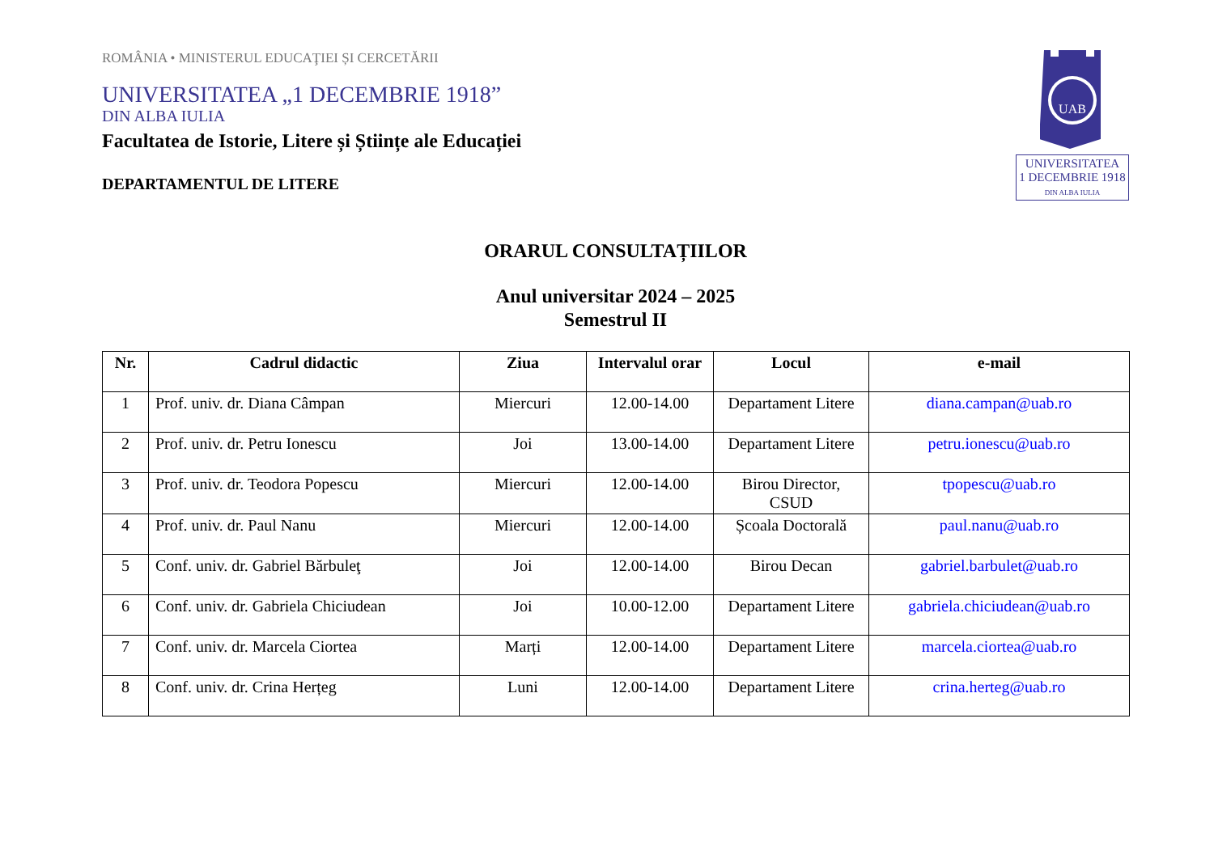UAB
UNIVERSITATEA
1 DECEMBRIE 1918
DIN ALBA IULIA
ROMÂNIA • MINISTERUL EDUCAŢIEI ȘI CERCETĂRII
UNIVERSITATEA „1 DECEMBRIE 1918”
DIN ALBA IULIA
Facultatea de Istorie, Litere și Științe ale Educației
DEPARTAMENTUL DE LITERE
ORARUL CONSULTAȚIILOR
Anul universitar 2024 – 2025
Semestrul II
| Nr. | Cadrul didactic | Ziua | Intervalul orar | Locul | e-mail |
| --- | --- | --- | --- | --- | --- |
| 1 | Prof. univ. dr. Diana Câmpan | Miercuri | 12.00-14.00 | Departament Litere | diana.campan@uab.ro |
| 2 | Prof. univ. dr. Petru Ionescu | Joi | 13.00-14.00 | Departament Litere | petru.ionescu@uab.ro |
| 3 | Prof. univ. dr. Teodora Popescu | Miercuri | 12.00-14.00 | Birou Director, CSUD | tpopescu@uab.ro |
| 4 | Prof. univ. dr. Paul Nanu | Miercuri | 12.00-14.00 | Școala Doctorală | paul.nanu@uab.ro |
| 5 | Conf. univ. dr. Gabriel Bărbuleţ | Joi | 12.00-14.00 | Birou Decan | gabriel.barbulet@uab.ro |
| 6 | Conf. univ. dr. Gabriela Chiciudean | Joi | 10.00-12.00 | Departament Litere | gabriela.chiciudean@uab.ro |
| 7 | Conf. univ. dr. Marcela Ciortea | Marți | 12.00-14.00 | Departament Litere | marcela.ciortea@uab.ro |
| 8 | Conf. univ. dr. Crina Herțeg | Luni | 12.00-14.00 | Departament Litere | crina.herteg@uab.ro |